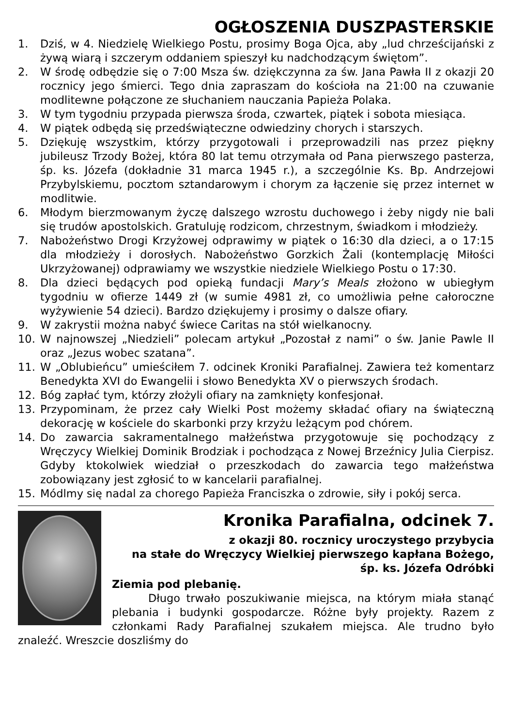OGŁOSZENIA DUSZPASTERSKIE
1. Dziś, w 4. Niedzielę Wielkiego Postu, prosimy Boga Ojca, aby „lud chrześcijański z żywą wiarą i szczerym oddaniem spieszył ku nadchodzącym świętom”.
2. W środę odbędzie się o 7:00 Msza św. dziękczynna za św. Jana Pawła II z okazji 20 rocznicy jego śmierci. Tego dnia zapraszam do kościoła na 21:00 na czuwanie modlitewne połączone ze słuchaniem nauczania Papieża Polaka.
3. W tym tygodniu przypada pierwsza środa, czwartek, piątek i sobota miesiąca.
4. W piątek odbędą się przedświąteczne odwiedziny chorych i starszych.
5. Dziękuję wszystkim, którzy przygotowali i przeprowadzili nas przez piękny jubileusz Trzody Bożej, która 80 lat temu otrzymała od Pana pierwszego pasterza, śp. ks. Józefa (dokładnie 31 marca 1945 r.), a szczególnie Ks. Bp. Andrzejowi Przybylskiemu, pocztom sztandarowym i chorym za łączenie się przez internet w modlitwie.
6. Młodym bierzmowanym życzę dalszego wzrostu duchowego i żeby nigdy nie bali się trudów apostolskich. Gratuluję rodzicom, chrzestnym, świadkom i młodzieży.
7. Nabożeństwo Drogi Krzyżowej odprawimy w piątek o 16:30 dla dzieci, a o 17:15 dla młodzieży i dorosłych. Nabożeństwo Gorzkich Żali (kontemplację Miłości Ukrzyżowanej) odprawiamy we wszystkie niedziele Wielkiego Postu o 17:30.
8. Dla dzieci będących pod opieką fundacji Mary’s Meals złożono w ubiegłym tygodniu w ofierze 1449 zł (w sumie 4981 zł, co umożliwia pełne całoroczne wyżywienie 54 dzieci). Bardzo dziękujemy i prosimy o dalsze ofiary.
9. W zakrystii można nabyć świece Caritas na stół wielkanocny.
10. W najnowszej „Niedzieli” polecam artykuł „Pozostał z nami” o św. Janie Pawle II oraz „Jezus wobec szatana”.
11. W „Oblubieńcu” umieściłem 7. odcinek Kroniki Parafialnej. Zawiera też komentarz Benedykta XVI do Ewangelii i słowo Benedykta XV o pierwszych środach.
12. Bóg zapłać tym, którzy złożyli ofiary na zamknięty konfesjonał.
13. Przypominam, że przez cały Wielki Post możemy składać ofiary na świąteczną dekorację w kościele do skarbonki przy krzyżu leżącym pod chórem.
14. Do zawarcia sakramentalnego małżeństwa przygotowuje się pochodzący z Wręczycy Wielkiej Dominik Brodziak i pochodząca z Nowej Brzeźnicy Julia Cierpisz. Gdyby ktokolwiek wiedział o przeszkodach do zawarcia tego małżeństwa zobowiązany jest zgłosić to w kancelarii parafialnej.
15. Módlmy się nadal za chorego Papieża Franciszka o zdrowie, siły i pokój serca.
Kronika Parafialna, odcinek 7.
z okazji 80. rocznicy uroczystego przybycia
na stałe do Wręczycy Wielkiej pierwszego kapłana Bożego,
śp. ks. Józefa Odróbki
Ziemia pod plebanię.
Długo trwało poszukiwanie miejsca, na którym miała stanąć plebania i budynki gospodarcze. Różne były projekty. Razem z członkami Rady Parafialnej szukałem miejsca. Ale trudno było znaleźć. Wreszcie doszliśmy do